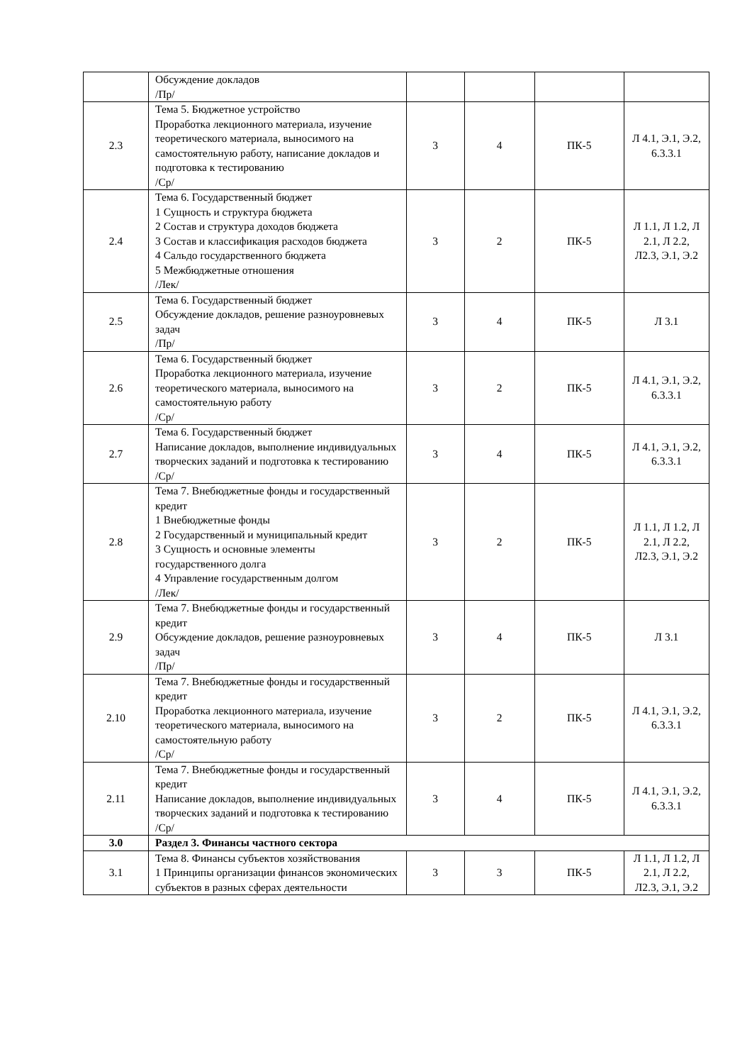| | Обсуждение докладов /Пр/ | | | | |
| 2.3 | Тема 5. Бюджетное устройство Проработка лекционного материала, изучение теоретического материала, выносимого на самостоятельную работу, написание докладов и подготовка к тестированию /Ср/ | 3 | 4 | ПК-5 | Л 4.1, Э.1, Э.2, 6.3.3.1 |
| 2.4 | Тема 6. Государственный бюджет 1 Сущность и структура бюджета 2 Состав и структура доходов бюджета 3 Состав и классификация расходов бюджета 4 Сальдо государственного бюджета 5 Межбюджетные отношения /Лек/ | 3 | 2 | ПК-5 | Л 1.1, Л 1.2, Л 2.1, Л 2.2, Л2.3, Э.1, Э.2 |
| 2.5 | Тема 6. Государственный бюджет Обсуждение докладов, решение разноуровневых задач /Пр/ | 3 | 4 | ПК-5 | Л 3.1 |
| 2.6 | Тема 6. Государственный бюджет Проработка лекционного материала, изучение теоретического материала, выносимого на самостоятельную работу /Ср/ | 3 | 2 | ПК-5 | Л 4.1, Э.1, Э.2, 6.3.3.1 |
| 2.7 | Тема 6. Государственный бюджет Написание докладов, выполнение индивидуальных творческих заданий и подготовка к тестированию /Ср/ | 3 | 4 | ПК-5 | Л 4.1, Э.1, Э.2, 6.3.3.1 |
| 2.8 | Тема 7. Внебюджетные фонды и государственный кредит 1 Внебюджетные фонды 2 Государственный и муниципальный кредит 3 Сущность и основные элементы государственного долга 4 Управление государственным долгом /Лек/ | 3 | 2 | ПК-5 | Л 1.1, Л 1.2, Л 2.1, Л 2.2, Л2.3, Э.1, Э.2 |
| 2.9 | Тема 7. Внебюджетные фонды и государственный кредит Обсуждение докладов, решение разноуровневых задач /Пр/ | 3 | 4 | ПК-5 | Л 3.1 |
| 2.10 | Тема 7. Внебюджетные фонды и государственный кредит Проработка лекционного материала, изучение теоретического материала, выносимого на самостоятельную работу /Ср/ | 3 | 2 | ПК-5 | Л 4.1, Э.1, Э.2, 6.3.3.1 |
| 2.11 | Тема 7. Внебюджетные фонды и государственный кредит Написание докладов, выполнение индивидуальных творческих заданий и подготовка к тестированию /Ср/ | 3 | 4 | ПК-5 | Л 4.1, Э.1, Э.2, 6.3.3.1 |
| 3.0 | Раздел 3. Финансы частного сектора | | | | |
| 3.1 | Тема 8. Финансы субъектов хозяйствования 1 Принципы организации финансов экономических субъектов в разных сферах деятельности | 3 | 3 | ПК-5 | Л 1.1, Л 1.2, Л 2.1, Л 2.2, Л2.3, Э.1, Э.2 |